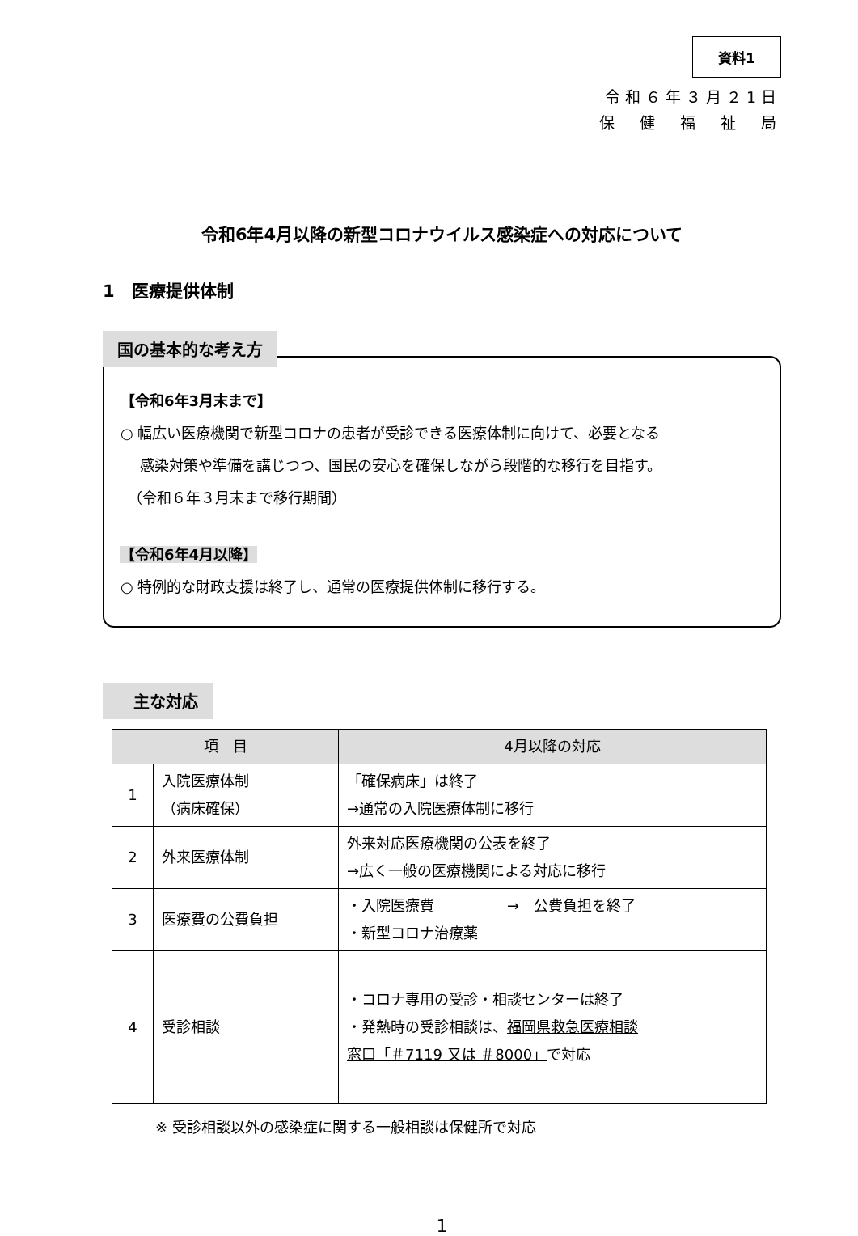資料1
令和６年３月２1日
保　健　福　祉　局
令和6年4月以降の新型コロナウイルス感染症への対応について
1　医療提供体制
国の基本的な考え方
【令和6年3月末まで】
○ 幅広い医療機関で新型コロナの患者が受診できる医療体制に向けて、必要となる
　 感染対策や準備を講じつつ、国民の安心を確保しながら段階的な移行を目指す。
　（令和６年３月末まで移行期間）
【令和6年4月以降】
○ 特例的な財政支援は終了し、通常の医療提供体制に移行する。
　主な対応
| 項 目 | | 4月以降の対応 |
| --- | --- | --- |
| 1 | 入院医療体制 （病床確保） | 「確保病床」は終了 →通常の入院医療体制に移行 |
| 2 | 外来医療体制 | 外来対応医療機関の公表を終了 →広く一般の医療機関による対応に移行 |
| 3 | 医療費の公費負担 | ・入院医療費 → 公費負担を終了 ・新型コロナ治療薬 |
| 4 | 受診相談 | ・コロナ専用の受診・相談センターは終了 ・発熱時の受診相談は、 福岡県救急医療相談 窓口「＃7119 又は ＃8000」 で対応 |
※ 受診相談以外の感染症に関する一般相談は保健所で対応
1